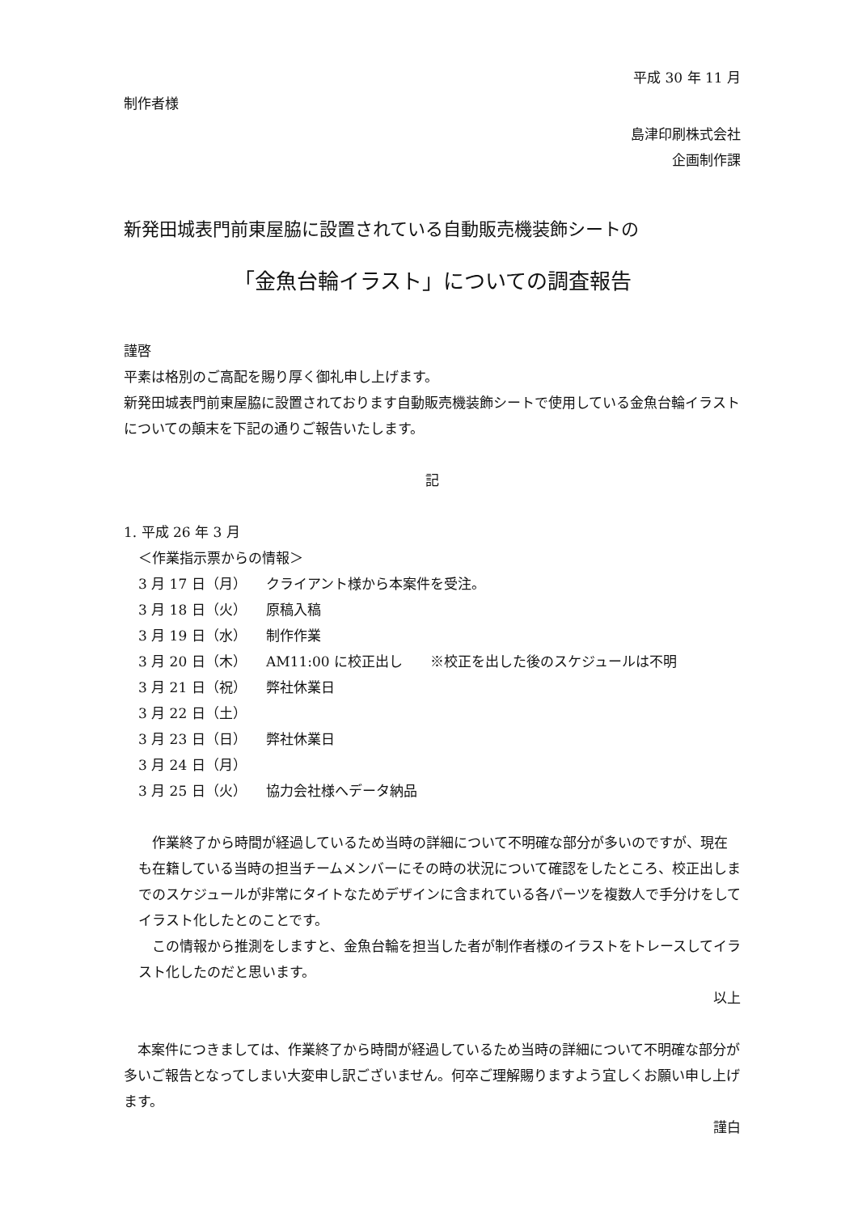平成 30 年 11 月
制作者様
島津印刷株式会社
企画制作課
新発田城表門前東屋脇に設置されている自動販売機装飾シートの
「金魚台輪イラスト」についての調査報告
謹啓
平素は格別のご高配を賜り厚く御礼申し上げます。
新発田城表門前東屋脇に設置されております自動販売機装飾シートで使用している金魚台輪イラストについての顛末を下記の通りご報告いたします。
記
1. 平成 26 年 3 月
＜作業指示票からの情報＞
3 月 17 日（月） クライアント様から本案件を受注。
3 月 18 日（火） 原稿入稿
3 月 19 日（水） 制作作業
3 月 20 日（木） AM11:00 に校正出し　　※校正を出した後のスケジュールは不明
3 月 21 日（祝） 弊社休業日
3 月 22 日（土）
3 月 23 日（日） 弊社休業日
3 月 24 日（月）
3 月 25 日（火） 協力会社様へデータ納品
　作業終了から時間が経過しているため当時の詳細について不明確な部分が多いのですが、現在も在籍している当時の担当チームメンバーにその時の状況について確認をしたところ、校正出しまでのスケジュールが非常にタイトなためデザインに含まれている各パーツを複数人で手分けをしてイラスト化したとのことです。
　この情報から推測をしますと、金魚台輪を担当した者が制作者様のイラストをトレースしてイラスト化したのだと思います。
以上
　本案件につきましては、作業終了から時間が経過しているため当時の詳細について不明確な部分が多いご報告となってしまい大変申し訳ございません。何卒ご理解賜りますよう宜しくお願い申し上げます。
謹白